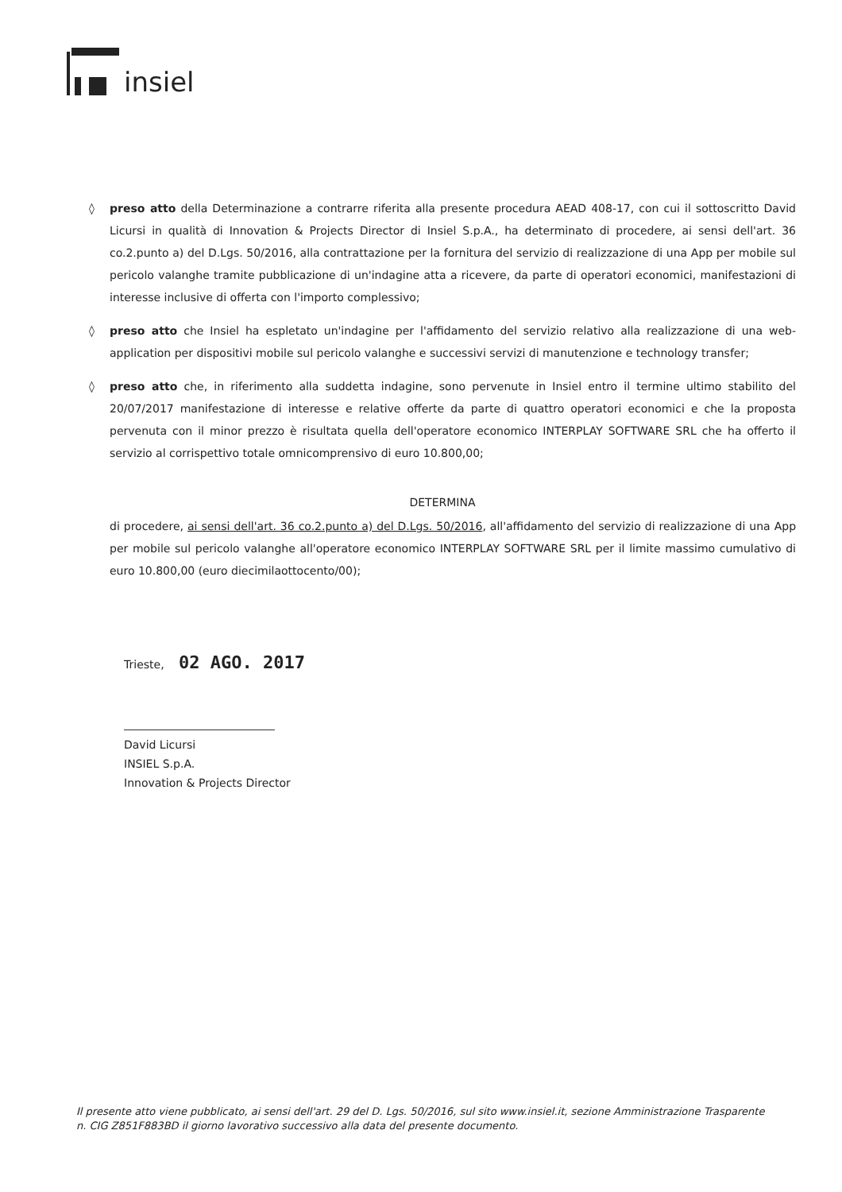insiel
◊ preso atto della Determinazione a contrarre riferita alla presente procedura AEAD 408-17, con cui il sottoscritto David Licursi in qualità di Innovation & Projects Director di Insiel S.p.A., ha determinato di procedere, ai sensi dell'art. 36 co.2.punto a) del D.Lgs. 50/2016, alla contrattazione per la fornitura del servizio di realizzazione di una App per mobile sul pericolo valanghe tramite pubblicazione di un'indagine atta a ricevere, da parte di operatori economici, manifestazioni di interesse inclusive di offerta con l'importo complessivo;
◊ preso atto che Insiel ha espletato un'indagine per l'affidamento del servizio relativo alla realizzazione di una web-application per dispositivi mobile sul pericolo valanghe e successivi servizi di manutenzione e technology transfer;
◊ preso atto che, in riferimento alla suddetta indagine, sono pervenute in Insiel entro il termine ultimo stabilito del 20/07/2017 manifestazione di interesse e relative offerte da parte di quattro operatori economici e che la proposta pervenuta con il minor prezzo è risultata quella dell'operatore economico INTERPLAY SOFTWARE SRL che ha offerto il servizio al corrispettivo totale omnicomprensivo di euro 10.800,00;
DETERMINA
di procedere, ai sensi dell'art. 36 co.2.punto a) del D.Lgs. 50/2016, all'affidamento del servizio di realizzazione di una App per mobile sul pericolo valanghe all'operatore economico INTERPLAY SOFTWARE SRL per il limite massimo cumulativo di euro 10.800,00 (euro diecimilaottocento/00);
Trieste, 02 AGO. 2017
David Licursi
INSIEL S.p.A.
Innovation & Projects Director
Il presente atto viene pubblicato, ai sensi dell'art. 29 del D. Lgs. 50/2016, sul sito www.insiel.it, sezione Amministrazione Trasparente n. CIG Z851F883BD il giorno lavorativo successivo alla data del presente documento.